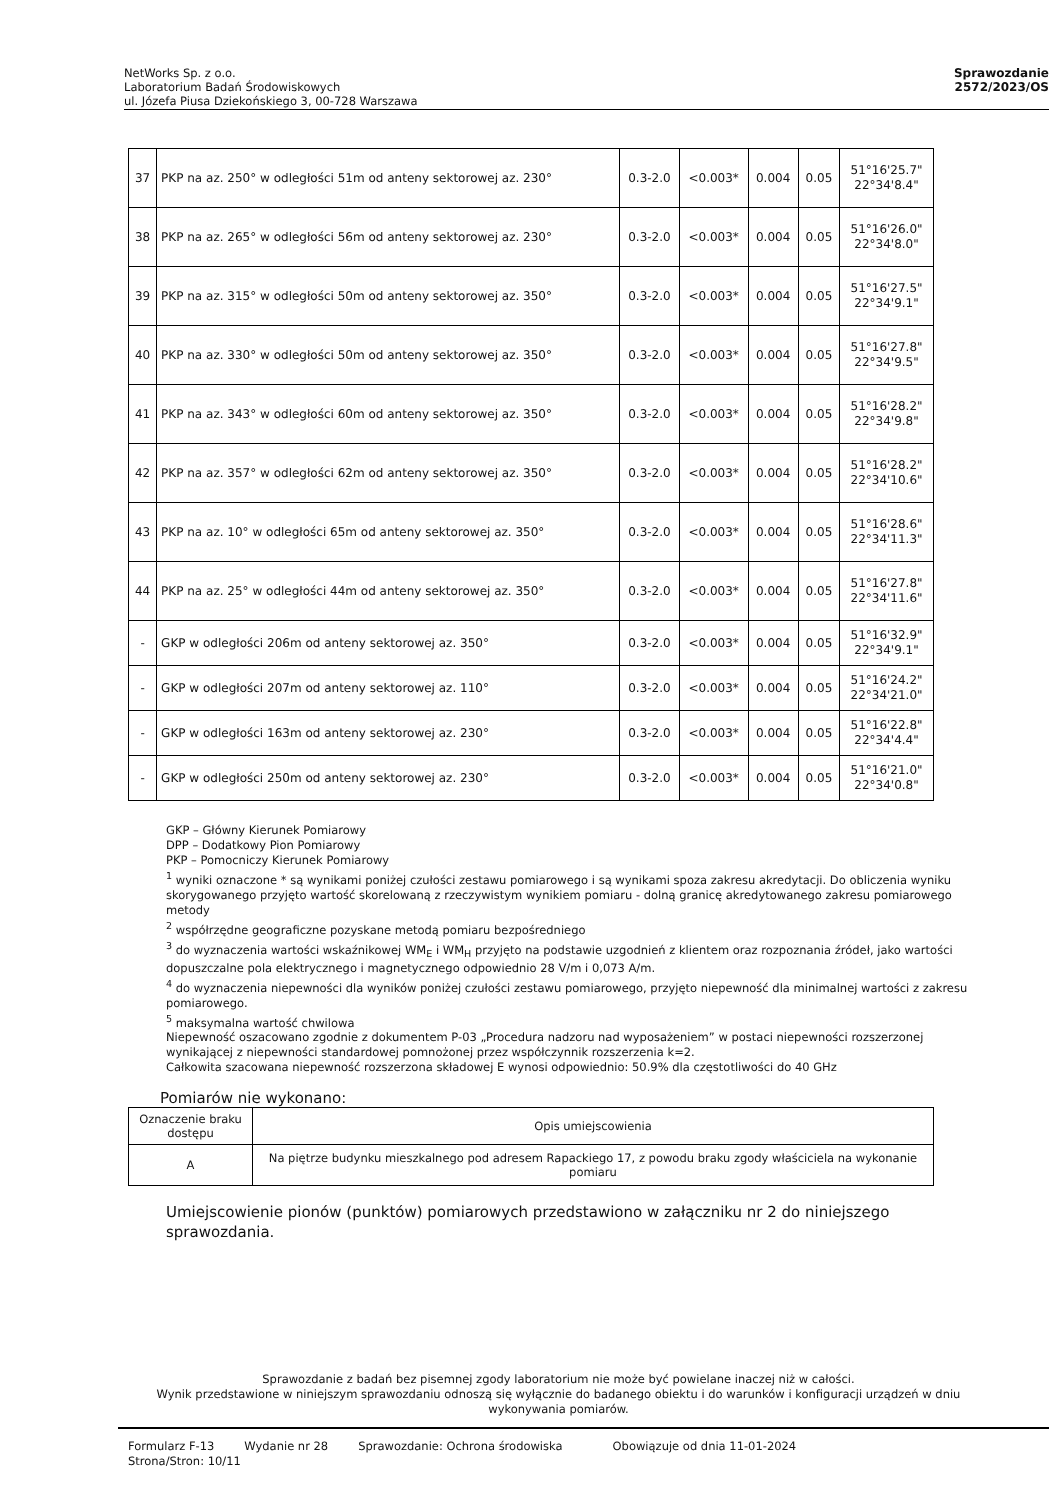NetWorks Sp. z o.o.
Laboratorium Badań Środowiskowych
ul. Józefa Piusa Dziekońskiego 3, 00-728 Warszawa
Sprawozdanie
2572/2023/OS
| 37 | PKP na az. 250° w odległości 51m od anteny sektorowej az. 230° | 0.3-2.0 | <0.003* | 0.004 | 0.05 | 51°16'25.7" 22°34'8.4" |
| 38 | PKP na az. 265° w odległości 56m od anteny sektorowej az. 230° | 0.3-2.0 | <0.003* | 0.004 | 0.05 | 51°16'26.0" 22°34'8.0" |
| 39 | PKP na az. 315° w odległości 50m od anteny sektorowej az. 350° | 0.3-2.0 | <0.003* | 0.004 | 0.05 | 51°16'27.5" 22°34'9.1" |
| 40 | PKP na az. 330° w odległości 50m od anteny sektorowej az. 350° | 0.3-2.0 | <0.003* | 0.004 | 0.05 | 51°16'27.8" 22°34'9.5" |
| 41 | PKP na az. 343° w odległości 60m od anteny sektorowej az. 350° | 0.3-2.0 | <0.003* | 0.004 | 0.05 | 51°16'28.2" 22°34'9.8" |
| 42 | PKP na az. 357° w odległości 62m od anteny sektorowej az. 350° | 0.3-2.0 | <0.003* | 0.004 | 0.05 | 51°16'28.2" 22°34'10.6" |
| 43 | PKP na az. 10° w odległości 65m od anteny sektorowej az. 350° | 0.3-2.0 | <0.003* | 0.004 | 0.05 | 51°16'28.6" 22°34'11.3" |
| 44 | PKP na az. 25° w odległości 44m od anteny sektorowej az. 350° | 0.3-2.0 | <0.003* | 0.004 | 0.05 | 51°16'27.8" 22°34'11.6" |
| - | GKP w odległości 206m od anteny sektorowej az. 350° | 0.3-2.0 | <0.003* | 0.004 | 0.05 | 51°16'32.9" 22°34'9.1" |
| - | GKP w odległości 207m od anteny sektorowej az. 110° | 0.3-2.0 | <0.003* | 0.004 | 0.05 | 51°16'24.2" 22°34'21.0" |
| - | GKP w odległości 163m od anteny sektorowej az. 230° | 0.3-2.0 | <0.003* | 0.004 | 0.05 | 51°16'22.8" 22°34'4.4" |
| - | GKP w odległości 250m od anteny sektorowej az. 230° | 0.3-2.0 | <0.003* | 0.004 | 0.05 | 51°16'21.0" 22°34'0.8" |
GKP – Główny Kierunek Pomiarowy
DPP – Dodatkowy Pion Pomiarowy
PKP – Pomocniczy Kierunek Pomiarowy
<sup>1</sup> wyniki oznaczone * są wynikami poniżej czułości zestawu pomiarowego i są wynikami spoza zakresu akredytacji. Do obliczenia wyniku skorygowanego przyjęto wartość skorelowaną z rzeczywistym wynikiem pomiaru - dolną granicę akredytowanego zakresu pomiarowego metody
<sup>2</sup> współrzędne geograficzne pozyskane metodą pomiaru bezpośredniego
<sup>3</sup> do wyznaczenia wartości wskaźnikowej WM<sub>E</sub> i WM<sub>H</sub> przyjęto na podstawie uzgodnień z klientem oraz rozpoznania źródeł, jako wartości dopuszczalne pola elektrycznego i magnetycznego odpowiednio 28 V/m i 0,073 A/m.
<sup>4</sup> do wyznaczenia niepewności dla wyników poniżej czułości zestawu pomiarowego, przyjęto niepewność dla minimalnej wartości z zakresu pomiarowego.
<sup>5</sup> maksymalna wartość chwilowa
Niepewność oszacowano zgodnie z dokumentem P-03 „Procedura nadzoru nad wyposażeniem” w postaci niepewności rozszerzonej wynikającej z niepewności standardowej pomnożonej przez współczynnik rozszerzenia k=2.
Całkowita szacowana niepewność rozszerzona składowej E wynosi odpowiednio: 50.9% dla częstotliwości do 40 GHz
Pomiarów nie wykonano:
| Oznaczenie braku dostępu | Opis umiejscowienia |
| A | Na piętrze budynku mieszkalnego pod adresem Rapackiego 17, z powodu braku zgody właściciela na wykonanie pomiaru |
Umiejscowienie pionów (punktów) pomiarowych przedstawiono w załączniku nr 2 do niniejszego sprawozdania.
Sprawozdanie z badań bez pisemnej zgody laboratorium nie może być powielane inaczej niż w całości.
Wynik przedstawione w niniejszym sprawozdaniu odnoszą się wyłącznie do badanego obiektu i do warunków i konfiguracji urządzeń w dniu wykonywania pomiarów.
Formularz F-13 Wydanie nr 28 Sprawozdanie: Ochrona środowiska Obowiązuje od dnia 11-01-2024
Strona/Stron: 10/11